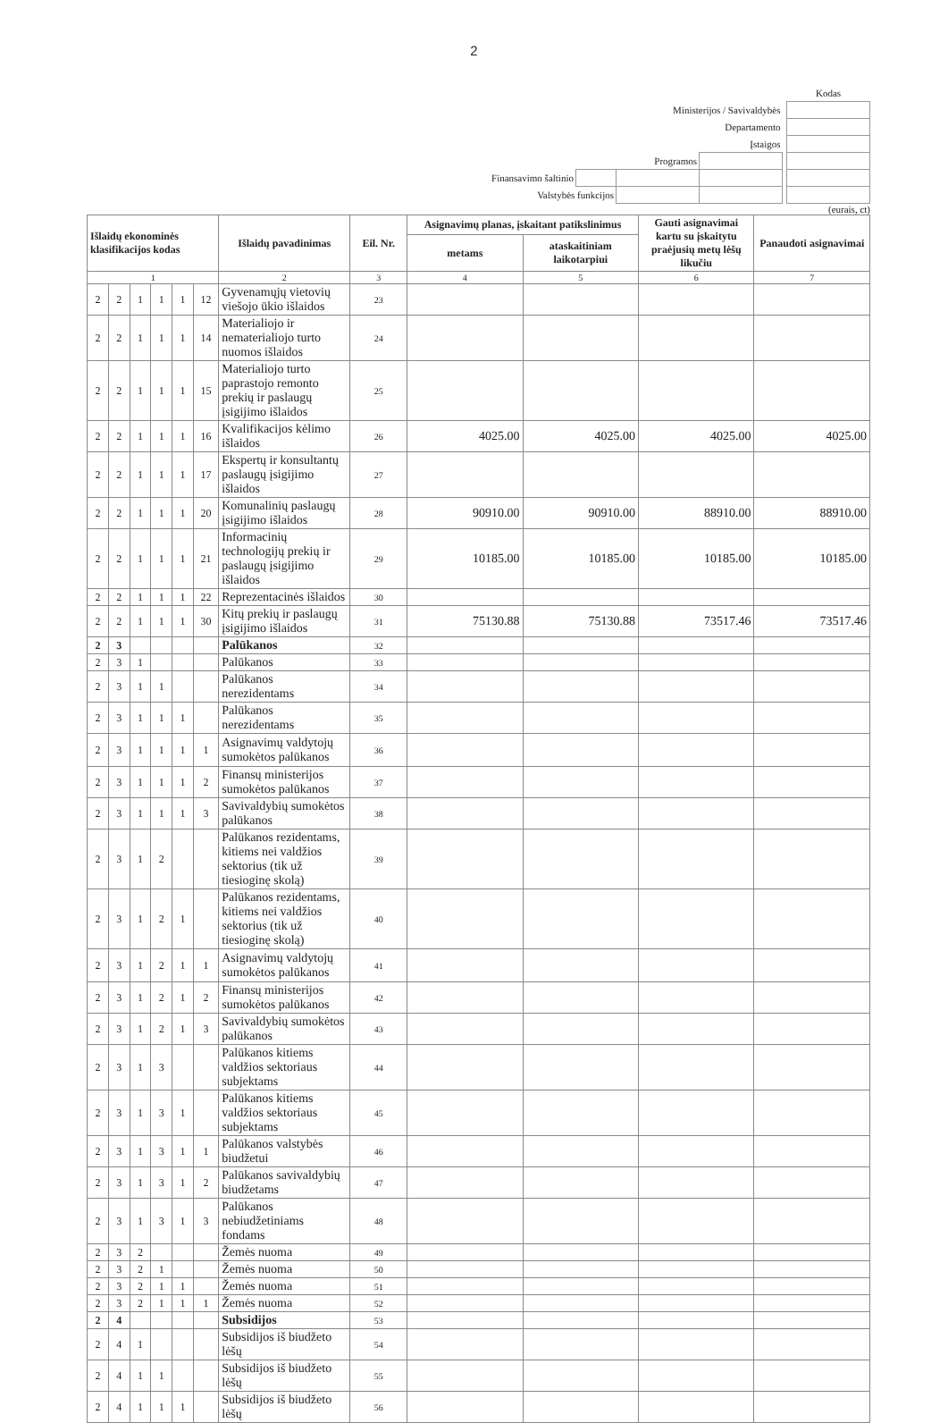2
| | | | | | Kodas |
| Ministerijos / Savivaldybės | | | | | |
| Departamento | | | | | |
| Įstaigos | | | | | |
| Programos | | | | | |
| Finansavimo šaltinio | | | | | |
| Valstybės funkcijos | | | | | |
(eurais, ct)
| Išlaidų ekonominės klasifikacijos kodas | | | | | | Išlaidų pavadinimas | Eil. Nr. | Asignavimų planas, įskaitant patikslinimus | | Gauti asignavimai kartu su įskaitytu praėjusių metų lėšų likučiu | Panaudoti asignavimai |
| --- | --- | --- | --- | --- | --- | --- | --- | --- | --- | --- | --- |
| | | | | | | | | metams | ataskaitiniam laikotarpiui | | |
| 1 | | | | | | 2 | 3 | 4 | 5 | 6 | 7 |
| 2 | 2 | 1 | 1 | 1 | 12 | Gyvenamųjų vietovių viešojo ūkio išlaidos | 23 | | | | |
| 2 | 2 | 1 | 1 | 1 | 14 | Materialiojo ir nematerialiojo turto nuomos išlaidos | 24 | | | | |
| 2 | 2 | 1 | 1 | 1 | 15 | Materialiojo turto paprastojo remonto prekių ir paslaugų įsigijimo išlaidos | 25 | | | | |
| 2 | 2 | 1 | 1 | 1 | 16 | Kvalifikacijos kėlimo išlaidos | 26 | 4025.00 | 4025.00 | 4025.00 | 4025.00 |
| 2 | 2 | 1 | 1 | 1 | 17 | Ekspertų ir konsultantų paslaugų įsigijimo išlaidos | 27 | | | | |
| 2 | 2 | 1 | 1 | 1 | 20 | Komunalinių paslaugų įsigijimo išlaidos | 28 | 90910.00 | 90910.00 | 88910.00 | 88910.00 |
| 2 | 2 | 1 | 1 | 1 | 21 | Informacinių technologijų prekių ir paslaugų įsigijimo išlaidos | 29 | 10185.00 | 10185.00 | 10185.00 | 10185.00 |
| 2 | 2 | 1 | 1 | 1 | 22 | Reprezentacinės išlaidos | 30 | | | | |
| 2 | 2 | 1 | 1 | 1 | 30 | Kitų prekių ir paslaugų įsigijimo išlaidos | 31 | 75130.88 | 75130.88 | 73517.46 | 73517.46 |
| 2 | 3 | | | | | Palūkanos | 32 | | | | |
| 2 | 3 | 1 | | | | Palūkanos | 33 | | | | |
| 2 | 3 | 1 | 1 | | | Palūkanos nerezidentams | 34 | | | | |
| 2 | 3 | 1 | 1 | 1 | | Palūkanos nerezidentams | 35 | | | | |
| 2 | 3 | 1 | 1 | 1 | 1 | Asignavimų valdytojų sumokėtos palūkanos | 36 | | | | |
| 2 | 3 | 1 | 1 | 1 | 2 | Finansų ministerijos sumokėtos palūkanos | 37 | | | | |
| 2 | 3 | 1 | 1 | 1 | 3 | Savivaldybių sumokėtos palūkanos | 38 | | | | |
| 2 | 3 | 1 | 2 | | | Palūkanos rezidentams, kitiems nei valdžios sektorius (tik už tiesioginę skolą) | 39 | | | | |
| 2 | 3 | 1 | 2 | 1 | | Palūkanos rezidentams, kitiems nei valdžios sektorius (tik už tiesioginę skolą) | 40 | | | | |
| 2 | 3 | 1 | 2 | 1 | 1 | Asignavimų valdytojų sumokėtos palūkanos | 41 | | | | |
| 2 | 3 | 1 | 2 | 1 | 2 | Finansų ministerijos sumokėtos palūkanos | 42 | | | | |
| 2 | 3 | 1 | 2 | 1 | 3 | Savivaldybių sumokėtos palūkanos | 43 | | | | |
| 2 | 3 | 1 | 3 | | | Palūkanos kitiems valdžios sektoriaus subjektams | 44 | | | | |
| 2 | 3 | 1 | 3 | 1 | | Palūkanos kitiems valdžios sektoriaus subjektams | 45 | | | | |
| 2 | 3 | 1 | 3 | 1 | 1 | Palūkanos valstybės biudžetui | 46 | | | | |
| 2 | 3 | 1 | 3 | 1 | 2 | Palūkanos savivaldybių biudžetams | 47 | | | | |
| 2 | 3 | 1 | 3 | 1 | 3 | Palūkanos nebiudžetiniams fondams | 48 | | | | |
| 2 | 3 | 2 | | | | Žemės nuoma | 49 | | | | |
| 2 | 3 | 2 | 1 | | | Žemės nuoma | 50 | | | | |
| 2 | 3 | 2 | 1 | 1 | | Žemės nuoma | 51 | | | | |
| 2 | 3 | 2 | 1 | 1 | 1 | Žemės nuoma | 52 | | | | |
| 2 | 4 | | | | | Subsidijos | 53 | | | | |
| 2 | 4 | 1 | | | | Subsidijos iš biudžeto lėšų | 54 | | | | |
| 2 | 4 | 1 | 1 | | | Subsidijos iš biudžeto lėšų | 55 | | | | |
| 2 | 4 | 1 | 1 | 1 | | Subsidijos iš biudžeto lėšų | 56 | | | | |